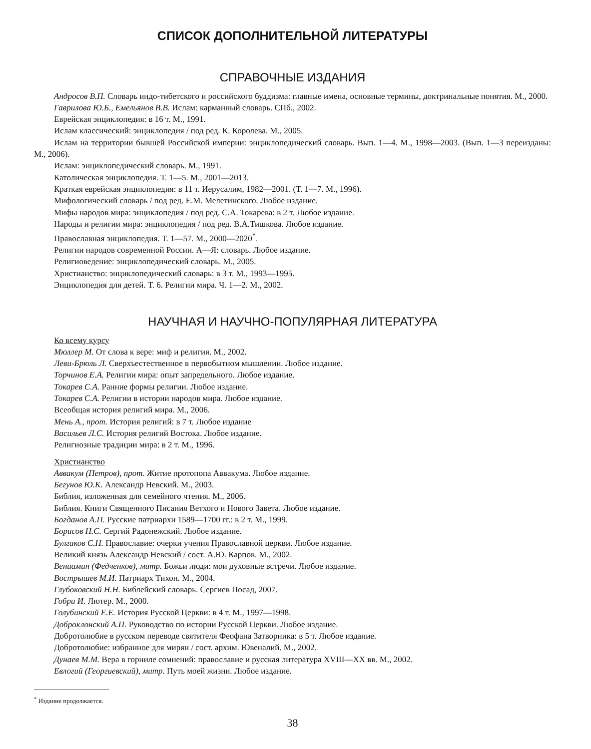СПИСОК ДОПОЛНИТЕЛЬНОЙ ЛИТЕРАТУРЫ
СПРАВОЧНЫЕ ИЗДАНИЯ
Андросов В.П. Словарь индо-тибетского и российского буддизма: главные имена, основные термины, доктринальные понятия. М., 2000.
Гаврилова Ю.Б., Емельянов В.В. Ислам: карманный словарь. СПб., 2002.
Еврейская энциклопедия: в 16 т. М., 1991.
Ислам классический: энциклопедия / под ред. К. Королева. М., 2005.
Ислам на территории бывшей Российской империи: энциклопедический словарь. Вып. 1—4. М., 1998—2003. (Вып. 1—3 переизданы: М., 2006).
Ислам: энциклопедический словарь. М., 1991.
Католическая энциклопедия. Т. 1—5. М., 2001—2013.
Краткая еврейская энциклопедия: в 11 т. Иерусалим, 1982—2001. (Т. 1—7. М., 1996).
Мифологический словарь / под ред. Е.М. Мелетинского. Любое издание.
Мифы народов мира: энциклопедия / под ред. С.А. Токарева: в 2 т. Любое издание.
Народы и религии мира: энциклопедия / под ред. В.А.Тишкова. Любое издание.
Православная энциклопедия. Т. 1—57. М., 2000—2020<sup>*</sup>.
Религии народов современной России. А—Я: словарь. Любое издание.
Религиоведение: энциклопедический словарь. М., 2005.
Христианство: энциклопедический словарь: в 3 т. М., 1993—1995.
Энциклопедия для детей. Т. 6. Религии мира. Ч. 1—2. М., 2002.
НАУЧНАЯ И НАУЧНО-ПОПУЛЯРНАЯ ЛИТЕРАТУРА
Ко всему курсу
Мюллер М. От слова к вере: миф и религия. М., 2002.
Леви-Брюль Л. Сверхъестественное в первобытном мышлении. Любое издание.
Торчинов Е.А. Религии мира: опыт запредельного. Любое издание.
Токарев С.А. Ранние формы религии. Любое издание.
Токарев С.А. Религии в истории народов мира. Любое издание.
Всеобщая история религий мира. М., 2006.
Мень А., прот. История религий: в 7 т. Любое издание
Васильев Л.С. История религий Востока. Любое издание.
Религиозные традиции мира: в 2 т. М., 1996.
Христианство
Аввакум (Петров), прот. Житие протопопа Аввакума. Любое издание.
Бегунов Ю.К. Александр Невский. М., 2003.
Библия, изложенная для семейного чтения. М., 2006.
Библия. Книги Священного Писания Ветхого и Нового Завета. Любое издание.
Богданов А.П. Русские патриархи 1589—1700 гг.: в 2 т. М., 1999.
Борисов Н.С. Сергий Радонежский. Любое издание.
Булгаков С.Н. Православие: очерки учения Православной церкви. Любое издание.
Великий князь Александр Невский / сост. А.Ю. Карпов. М., 2002.
Вениамин (Федченков), митр. Божьи люди: мои духовные встречи. Любое издание.
Вострышев М.И. Патриарх Тихон. М., 2004.
Глубоковский Н.Н. Библейский словарь. Сергиев Посад, 2007.
Гобри И. Лютер. М., 2000.
Голубинский Е.Е. История Русской Церкви: в 4 т. М., 1997—1998.
Доброклонский А.П. Руководство по истории Русской Церкви. Любое издание.
Добротолюбие в русском переводе святителя Феофана Затворника: в 5 т. Любое издание.
Добротолюбие: избранное для мирян / сост. архим. Ювеналий. М., 2002.
Дунаев М.М. Вера в горниле сомнений: православие и русская литература XVIII—XX вв. М., 2002.
Евлогий (Георгиевский), митр. Путь моей жизни. Любое издание.
<sup>*</sup> Издание продолжается.
38